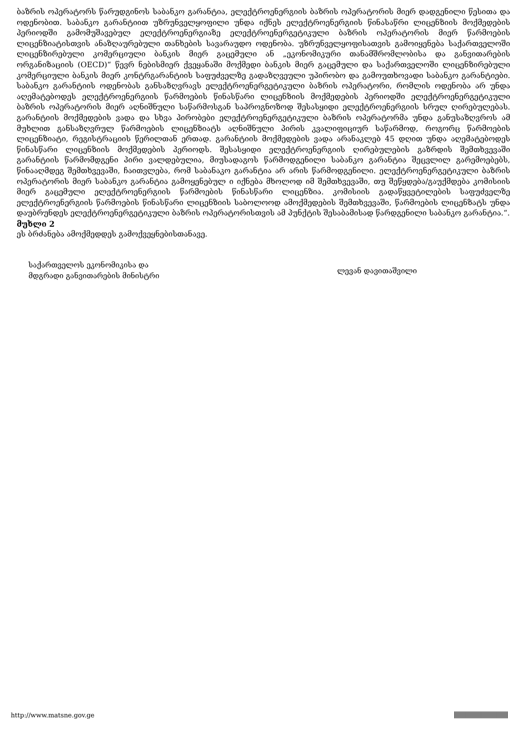ბაზრის ოპერატორს წარუდგინოს საბანკო გარანტია, ელექტროენერგიის ბაზრის ოპერატორის მიერ დადგენილი წესითა და ოდენობით. საბანკო გარანტიით უზრუნველყოფილი უნდა იქნეს ელექტროენერგიის წინასაწრი ლიცენზიის მოქმედების პერიოდში გამომუშავებულ ელექტროენერგიაზე ელექტროენერგეტიკული ბაზრის ოპერატორის მიერ წარმოების ლიცენზიატისთვის ანაზღაურებული თანხების სავარაუდო ოდენობა. უზრუნველყოფისათვის გამოიყენება საქართველოში ლიცენზირებული კომერციული ბანკის მიერ გაცემული ან „ეკონომიკური თანამშრომლობისა და განვითარების ორგანიზაციის (OECD)“ წევრ ნებისმიერ ქვეყანაში მოქმედი ბანკის მიერ გაცემული და საქართველოში ლიცენზირებული კომერციული ბანკის მიერ კონტრგარანტიის საფუძველზე გადაზღვეული უპირობო და გამოუთხოვადი საბანკო გარანტიები. საბანკო გარანტიის ოდენობას განსაზღვრავს ელექტროენერგეტიკული ბაზრის ოპერატორი, რომლის ოდენობა არ უნდა აღემატებოდეს ელექტროენერგიის წარმოების წინასწარი ლიცენზიის მოქმედების პერიოდში ელექტროენერგეტიკული ბაზრის ოპერატორის მიერ აღნიშნული საწარმოსგან საპროგნოზოდ შესასყიდი ელექტროენერგიის სრულ ღირებულებას. გარანტიის მოქმედების ვადა და სხვა პირობები ელექტროენერგეტიკული ბაზრის ოპერატორმა უნდა განუსაზღვროს ამ მუხლით განსაზღვრულ წარმოების ლიცენზიატს აღნიშნული პირის კვალიფიციურ საწარმოდ, როგორც წარმოების ლიცენზიატი, რეგისტრაციის წერილთან ერთად. გარანტიის მოქმედების ვადა არანაკლებ 45 დღით უნდა აღემატებოდეს წინასწარი ლიცენზიის მოქმედების პერიოდს. შესასყიდი ელექტროენერგიის ღირებულების გაზრდის შემთხვევაში გარანტიის წარმომდგენი პირი ვალდებულია, მიუსადაგოს წარმოდგენილი საბანკო გარანტია შეცვლილ გარემოებებს, წინააღმდეგ შემთხვევაში, ჩაითვლება, რომ საბანაკო გარანტია არ არის წარმოდგენილი. ელექტროენერგეტიკული ბაზრის ოპერატორის მიერ საბანკო გარანტია გამოყენებულ ი იქნება მხოლოდ იმ შემთხვევაში, თუ შეწყდება/გაუქმდება კომისიის მიერ გაცემული ელექტროენერგიის წარმოების წინასწარი ლიცენზია. კომისიის გადაწყვეტილების საფუძველზე ელექტროენერგიის წარმოების წინასწარი ლიცენზიის საბოლოოდ ამოქმედების შემთხვევაში, წარმოების ლიცენზატს უნდა დაუბრუნდეს ელექტროენერგეტიკული ბაზრის ოპერატორისთვის ამ პუნქტის შესაბამისად წარდგენილი საბანკო გარანტია.“.
მუხლი 2
ეს ბრძანება ამოქმედდეს გამოქვეყნებისთანავე.
საქართველოს ეკონომიკისა და
მდგრადი განვითარების მინისტრი
ლევან დავითაშვილი
http://www.matsne.gov.ge